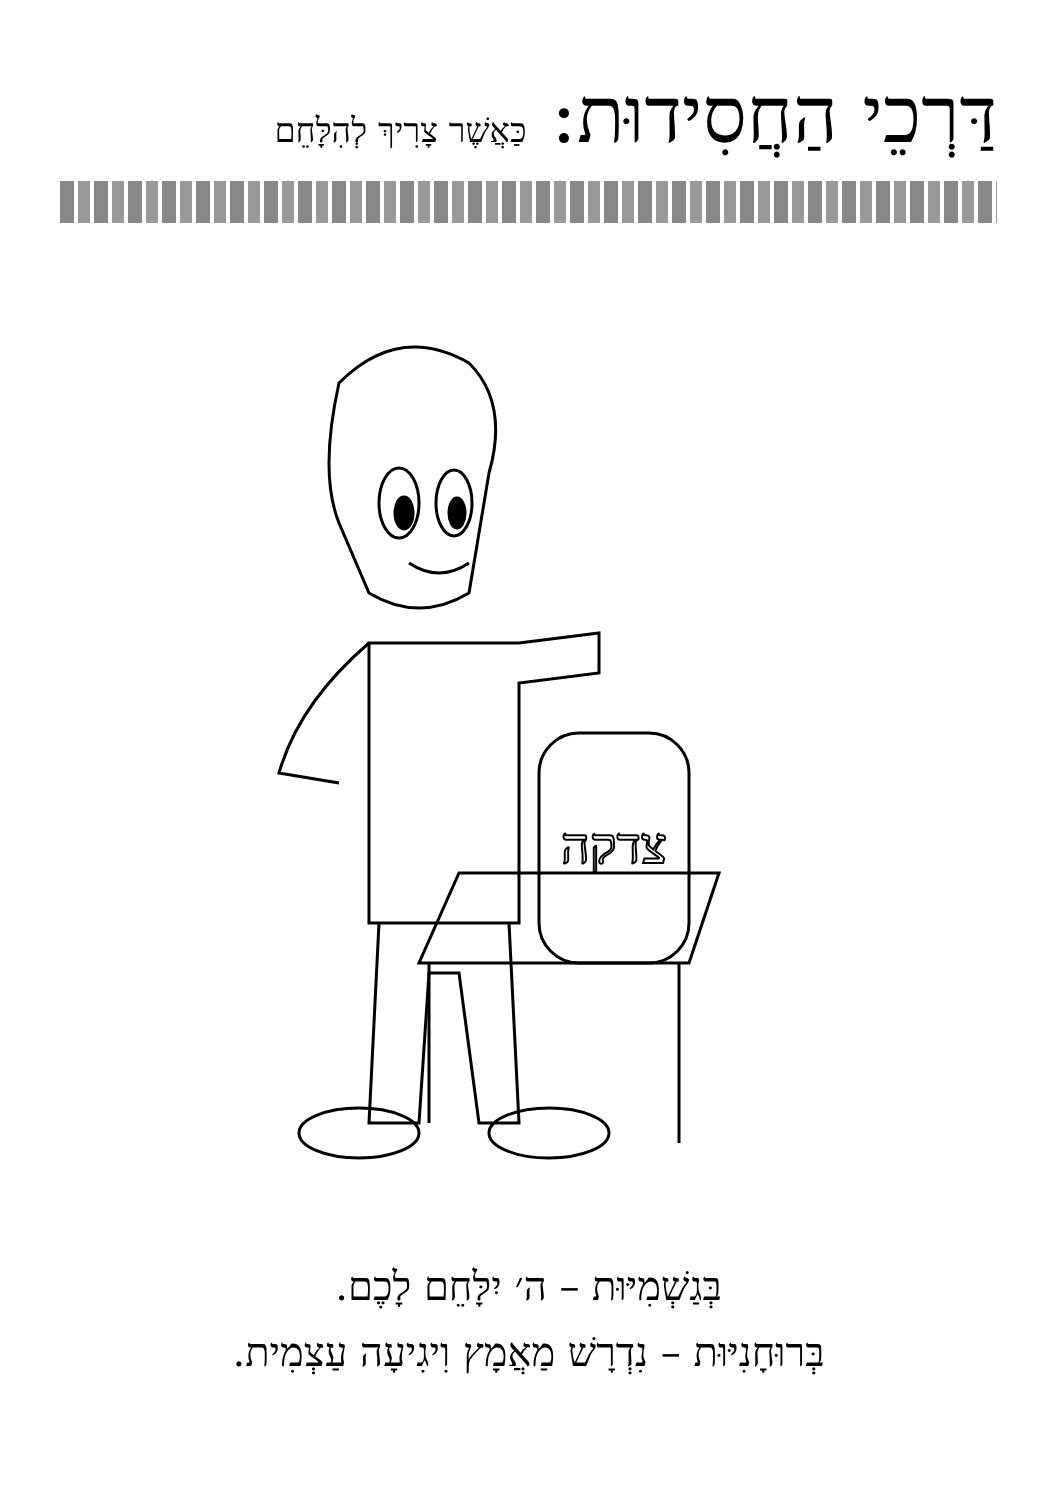דַּרְכֵי הַחֲסִידוּת: כַּאֲשֶׁר צָרִיךְ לְהִלָּחֵם
צדקה
בְּגַשְׁמִיּוּת – ה׳ יִלָּחֵם לָכֶם.
בְּרוּחָנִיּוּת – נִדְרָשׁ מַאֲמָץ וִיגִיעָה עַצְמִית.